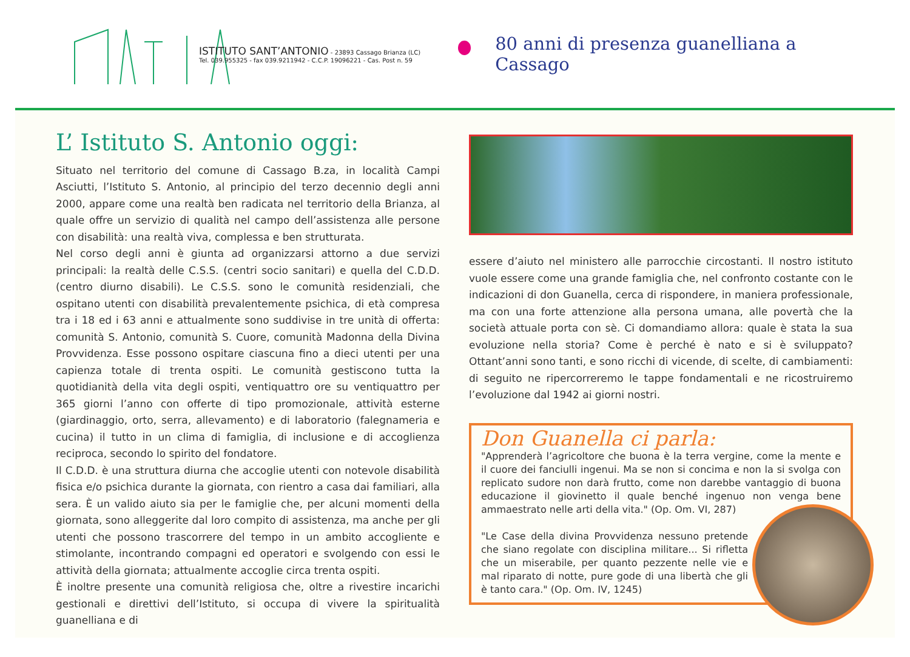ISTITUTO SANT’ANTONIO - 23893 Cassago Brianza (LC)
Tel. 039.955325 - fax 039.9211942 - C.C.P. 19096221 - Cas. Post n. 59
80 anni di presenza guanelliana a Cassago
L’ Istituto S. Antonio oggi:
Situato nel territorio del comune di Cassago B.za, in località Campi Asciutti, l’Istituto S. Antonio, al principio del terzo decennio degli anni 2000, appare come una realtà ben radicata nel territorio della Brianza, al quale offre un servizio di qualità nel campo dell’assistenza alle persone con disabilità: una realtà viva, complessa e ben strutturata.
Nel corso degli anni è giunta ad organizzarsi attorno a due servizi principali: la realtà delle C.S.S. (centri socio sanitari) e quella del C.D.D. (centro diurno disabili). Le C.S.S. sono le comunità residenziali, che ospitano utenti con disabilità prevalentemente psichica, di età compresa tra i 18 ed i 63 anni e attualmente sono suddivise in tre unità di offerta: comunità S. Antonio, comunità S. Cuore, comunità Madonna della Divina Provvidenza. Esse possono ospitare ciascuna fino a dieci utenti per una capienza totale di trenta ospiti. Le comunità gestiscono tutta la quotidianità della vita degli ospiti, ventiquattro ore su ventiquattro per 365 giorni l’anno con offerte di tipo promozionale, attività esterne (giardinaggio, orto, serra, allevamento) e di laboratorio (falegnameria e cucina) il tutto in un clima di famiglia, di inclusione e di accoglienza reciproca, secondo lo spirito del fondatore.
Il C.D.D. è una struttura diurna che accoglie utenti con notevole disabilità fisica e/o psichica durante la giornata, con rientro a casa dai familiari, alla sera. È un valido aiuto sia per le famiglie che, per alcuni momenti della giornata, sono alleggerite dal loro compito di assistenza, ma anche per gli utenti che possono trascorrere del tempo in un ambito accogliente e stimolante, incontrando compagni ed operatori e svolgendo con essi le attività della giornata; attualmente accoglie circa trenta ospiti.
È inoltre presente una comunità religiosa che, oltre a rivestire incarichi gestionali e direttivi dell’Istituto, si occupa di vivere la spiritualità guanelliana e di
essere d’aiuto nel ministero alle parrocchie circostanti. Il nostro istituto vuole essere come una grande famiglia che, nel confronto costante con le indicazioni di don Guanella, cerca di rispondere, in maniera professionale, ma con una forte attenzione alla persona umana, alle povertà che la società attuale porta con sè. Ci domandiamo allora: quale è stata la sua evoluzione nella storia? Come è perché è nato e si è sviluppato? Ottant’anni sono tanti, e sono ricchi di vicende, di scelte, di cambiamenti: di seguito ne ripercorreremo le tappe fondamentali e ne ricostruiremo l’evoluzione dal 1942 ai giorni nostri.
Don Guanella ci parla:
"Apprenderà l’agricoltore che buona è la terra vergine, come la mente e il cuore dei fanciulli ingenui. Ma se non si concima e non la si svolga con replicato sudore non darà frutto, come non darebbe vantaggio di buona educazione il giovinetto il quale benché ingenuo non venga bene ammaestrato nelle arti della vita." (Op. Om. VI, 287)
"Le Case della divina Provvidenza nessuno pretende che siano regolate con disciplina militare... Si rifletta che un miserabile, per quanto pezzente nelle vie e mal riparato di notte, pure gode di una libertà che gli è tanto cara." (Op. Om. IV, 1245)